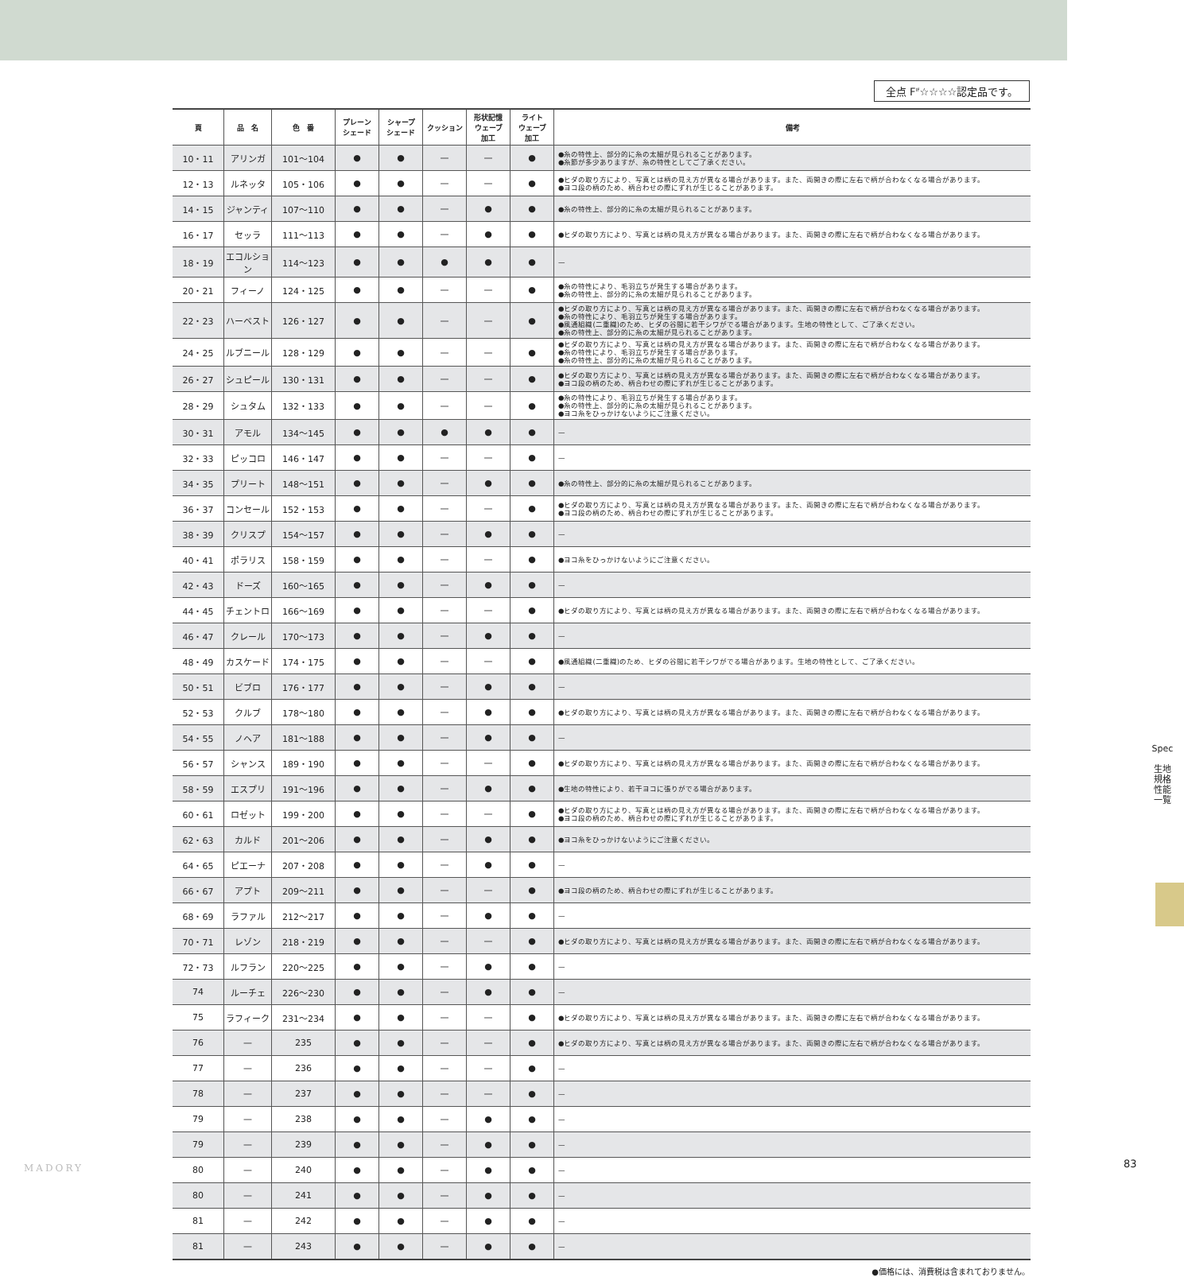全点 F<sup>IF</sup>☆☆☆☆認定品です。
| 頁 | 品 名 | 色 番 | プレーン シェード | シャープ シェード | クッション | 形状記憶 ウェーブ 加工 | ライト ウェーブ 加工 | 備考 |
| --- | --- | --- | --- | --- | --- | --- | --- | --- |
| 10・11 | アリンガ | 101～104 | ● | ● | — | — | ● | ●糸の特性上、部分的に糸の太細が見られることがあります。 ●糸節が多少ありますが、糸の特性としてご了承ください。 |
| 12・13 | ルネッタ | 105・106 | ● | ● | — | — | ● | ●ヒダの取り方により、写真とは柄の見え方が異なる場合があります。また、両開きの際に左右で柄が合わなくなる場合があります。 ●ヨコ段の柄のため、柄合わせの際にずれが生じることがあります。 |
| 14・15 | ジャンティ | 107～110 | ● | ● | — | ● | ● | ●糸の特性上、部分的に糸の太細が見られることがあります。 |
| 16・17 | セッラ | 111～113 | ● | ● | — | ● | ● | ●ヒダの取り方により、写真とは柄の見え方が異なる場合があります。また、両開きの際に左右で柄が合わなくなる場合があります。 |
| 18・19 | エコルション | 114～123 | ● | ● | ● | ● | ● | — |
| 20・21 | フィーノ | 124・125 | ● | ● | — | — | ● | ●糸の特性により、毛羽立ちが発生する場合があります。 ●糸の特性上、部分的に糸の太細が見られることがあります。 |
| 22・23 | ハーベスト | 126・127 | ● | ● | — | — | ● | ●ヒダの取り方により、写真とは柄の見え方が異なる場合があります。また、両開きの際に左右で柄が合わなくなる場合があります。 ●糸の特性により、毛羽立ちが発生する場合があります。 ●風通組織(二重織)のため、ヒダの谷間に若干シワがでる場合があります。生地の特性として、ご了承ください。 ●糸の特性上、部分的に糸の太細が見られることがあります。 |
| 24・25 | ルブニール | 128・129 | ● | ● | — | — | ● | ●ヒダの取り方により、写真とは柄の見え方が異なる場合があります。また、両開きの際に左右で柄が合わなくなる場合があります。 ●糸の特性により、毛羽立ちが発生する場合があります。 ●糸の特性上、部分的に糸の太細が見られることがあります。 |
| 26・27 | シュピール | 130・131 | ● | ● | — | — | ● | ●ヒダの取り方により、写真とは柄の見え方が異なる場合があります。また、両開きの際に左右で柄が合わなくなる場合があります。 ●ヨコ段の柄のため、柄合わせの際にずれが生じることがあります。 |
| 28・29 | シュタム | 132・133 | ● | ● | — | — | ● | ●糸の特性により、毛羽立ちが発生する場合があります。 ●糸の特性上、部分的に糸の太細が見られることがあります。 ●ヨコ糸をひっかけないようにご注意ください。 |
| 30・31 | アモル | 134～145 | ● | ● | ● | ● | ● | — |
| 32・33 | ピッコロ | 146・147 | ● | ● | — | — | ● | — |
| 34・35 | プリート | 148～151 | ● | ● | — | ● | ● | ●糸の特性上、部分的に糸の太細が見られることがあります。 |
| 36・37 | コンセール | 152・153 | ● | ● | — | — | ● | ●ヒダの取り方により、写真とは柄の見え方が異なる場合があります。また、両開きの際に左右で柄が合わなくなる場合があります。 ●ヨコ段の柄のため、柄合わせの際にずれが生じることがあります。 |
| 38・39 | クリスプ | 154～157 | ● | ● | — | ● | ● | — |
| 40・41 | ポラリス | 158・159 | ● | ● | — | — | ● | ●ヨコ糸をひっかけないようにご注意ください。 |
| 42・43 | ドーズ | 160～165 | ● | ● | — | ● | ● | — |
| 44・45 | チェントロ | 166～169 | ● | ● | — | — | ● | ●ヒダの取り方により、写真とは柄の見え方が異なる場合があります。また、両開きの際に左右で柄が合わなくなる場合があります。 |
| 46・47 | クレール | 170～173 | ● | ● | — | ● | ● | — |
| 48・49 | カスケード | 174・175 | ● | ● | — | — | ● | ●風通組織(二重織)のため、ヒダの谷間に若干シワがでる場合があります。生地の特性として、ご了承ください。 |
| 50・51 | ビブロ | 176・177 | ● | ● | — | ● | ● | — |
| 52・53 | クルブ | 178～180 | ● | ● | — | ● | ● | ●ヒダの取り方により、写真とは柄の見え方が異なる場合があります。また、両開きの際に左右で柄が合わなくなる場合があります。 |
| 54・55 | ノヘア | 181～188 | ● | ● | — | ● | ● | — |
| 56・57 | シャンス | 189・190 | ● | ● | — | — | ● | ●ヒダの取り方により、写真とは柄の見え方が異なる場合があります。また、両開きの際に左右で柄が合わなくなる場合があります。 |
| 58・59 | エスプリ | 191～196 | ● | ● | — | ● | ● | ●生地の特性により、若干ヨコに張りがでる場合があります。 |
| 60・61 | ロゼット | 199・200 | ● | ● | — | — | ● | ●ヒダの取り方により、写真とは柄の見え方が異なる場合があります。また、両開きの際に左右で柄が合わなくなる場合があります。 ●ヨコ段の柄のため、柄合わせの際にずれが生じることがあります。 |
| 62・63 | カルド | 201～206 | ● | ● | — | ● | ● | ●ヨコ糸をひっかけないようにご注意ください。 |
| 64・65 | ピエーナ | 207・208 | ● | ● | — | ● | ● | — |
| 66・67 | アプト | 209～211 | ● | ● | — | — | ● | ●ヨコ段の柄のため、柄合わせの際にずれが生じることがあります。 |
| 68・69 | ラファル | 212～217 | ● | ● | — | ● | ● | — |
| 70・71 | レゾン | 218・219 | ● | ● | — | — | ● | ●ヒダの取り方により、写真とは柄の見え方が異なる場合があります。また、両開きの際に左右で柄が合わなくなる場合があります。 |
| 72・73 | ルフラン | 220～225 | ● | ● | — | ● | ● | — |
| 74 | ルーチェ | 226～230 | ● | ● | — | ● | ● | — |
| 75 | ラフィーク | 231～234 | ● | ● | — | — | ● | ●ヒダの取り方により、写真とは柄の見え方が異なる場合があります。また、両開きの際に左右で柄が合わなくなる場合があります。 |
| 76 | — | 235 | ● | ● | — | — | ● | ●ヒダの取り方により、写真とは柄の見え方が異なる場合があります。また、両開きの際に左右で柄が合わなくなる場合があります。 |
| 77 | — | 236 | ● | ● | — | — | ● | — |
| 78 | — | 237 | ● | ● | — | — | ● | — |
| 79 | — | 238 | ● | ● | — | ● | ● | — |
| 79 | — | 239 | ● | ● | — | ● | ● | — |
| 80 | — | 240 | ● | ● | — | ● | ● | — |
| 80 | — | 241 | ● | ● | — | ● | ● | — |
| 81 | — | 242 | ● | ● | — | ● | ● | — |
| 81 | — | 243 | ● | ● | — | ● | ● | — |
●価格には、消費税は含まれておりません。
Spec
生地規格
性能一覧
MADORY 83